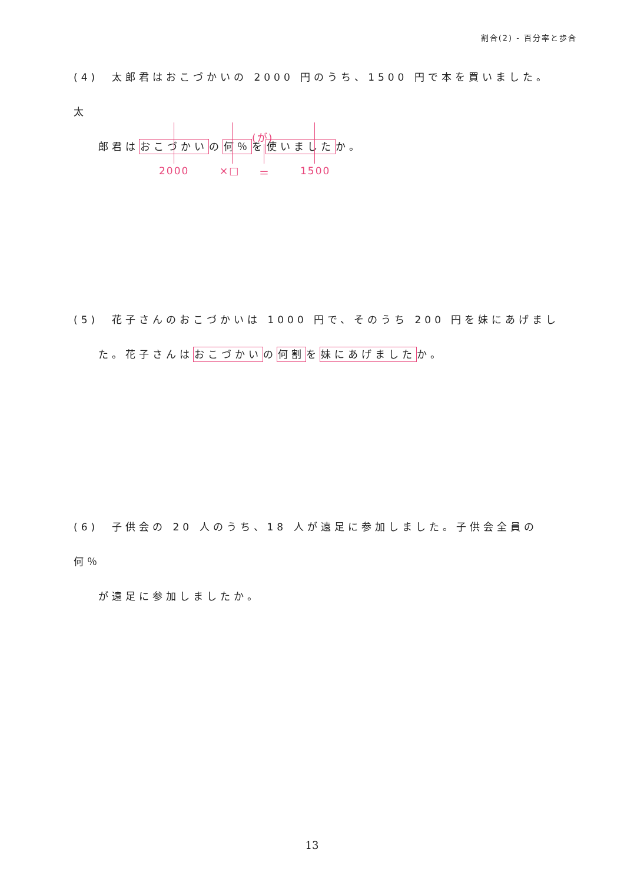割合(2) - 百分率と歩合
(4)　太郎君はおこづかいの 2000 円のうち、1500 円で本を買いました。太
郎君はおこづかいの何％を使いましたか。
(が)
2000 ×□ ＝ 1500
(5)　花子さんのおこづかいは 1000 円で、そのうち 200 円を妹にあげまし
た。花子さんはおこづかいの何割を妹にあげましたか。
(6)　子供会の 20 人のうち、18 人が遠足に参加しました。子供会全員の何％
が遠足に参加しましたか。
13